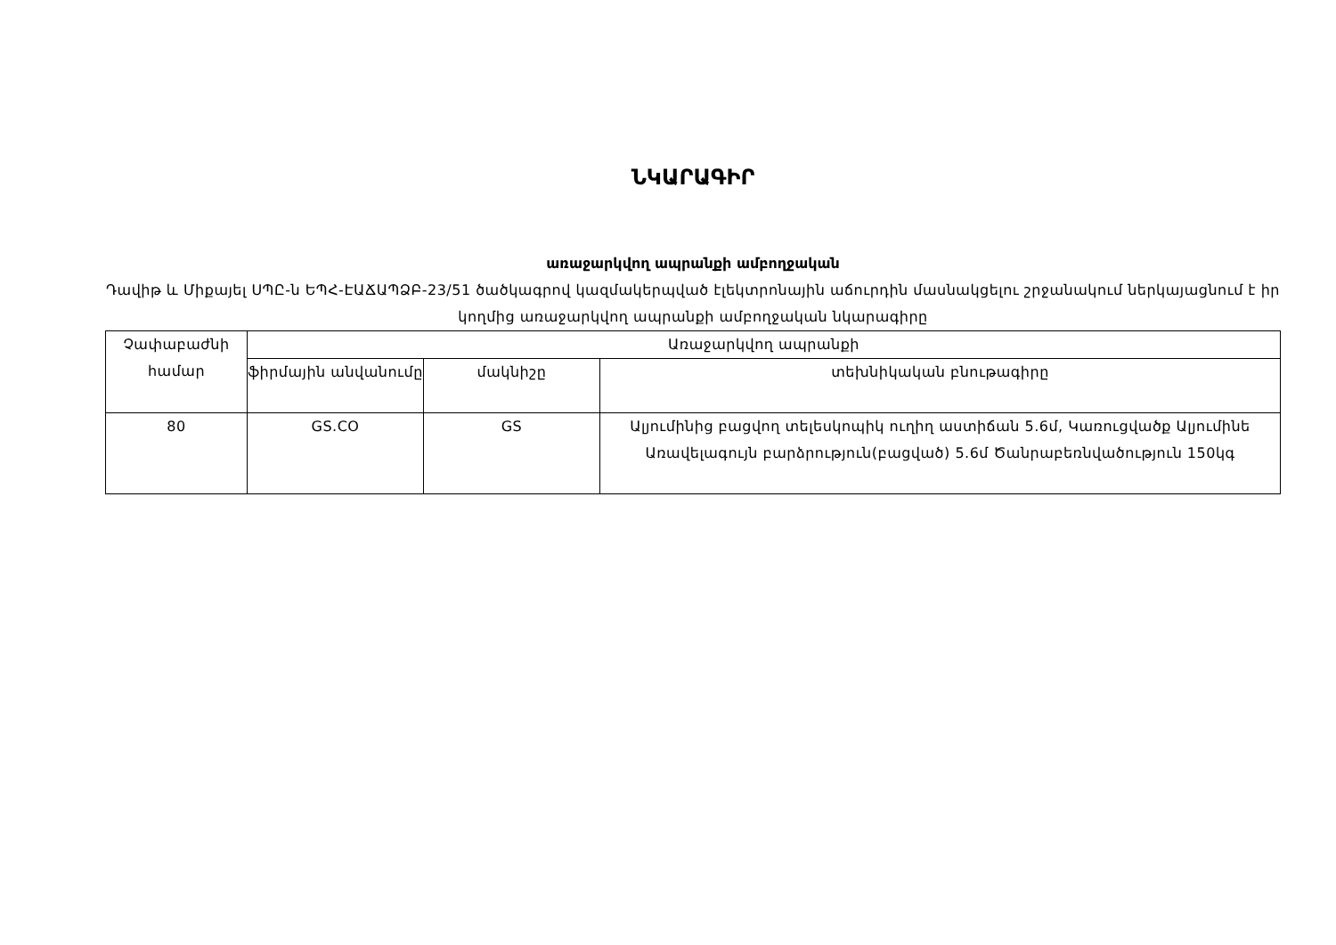ՆԿԱՐԱԳԻՐ
առաջարկվող ապրանքի ամբողջական
Դավիթ և Միքայել ՍՊԸ-ն ԵՊՀ-ԷԱՃԱՊՁԲ-23/51 ծածկագրով կազմակերպված էլեկտրոնային աճուրդին մասնակցելու շրջանակում ներկայացնում է իր կողմից առաջարկվող ապրանքի ամբողջական նկարագիրը
| Չափաբաժնի համար | Առաջարկվող ապրանքի | | |
| --- | --- | --- | --- |
| | ֆիրմային անվանումը | մակնիշը | տեխնիկական բնութագիրը |
| 80 | GS.CO | GS | Ալյումինից բացվող տելեսկոպիկ ուղիղ աստիճան 5.6մ, Կառուցվածք Ալյումինե Առավելագույն բարձրություն(բացված) 5.6մ Ծանրաբեռնվածություն 150կգ |